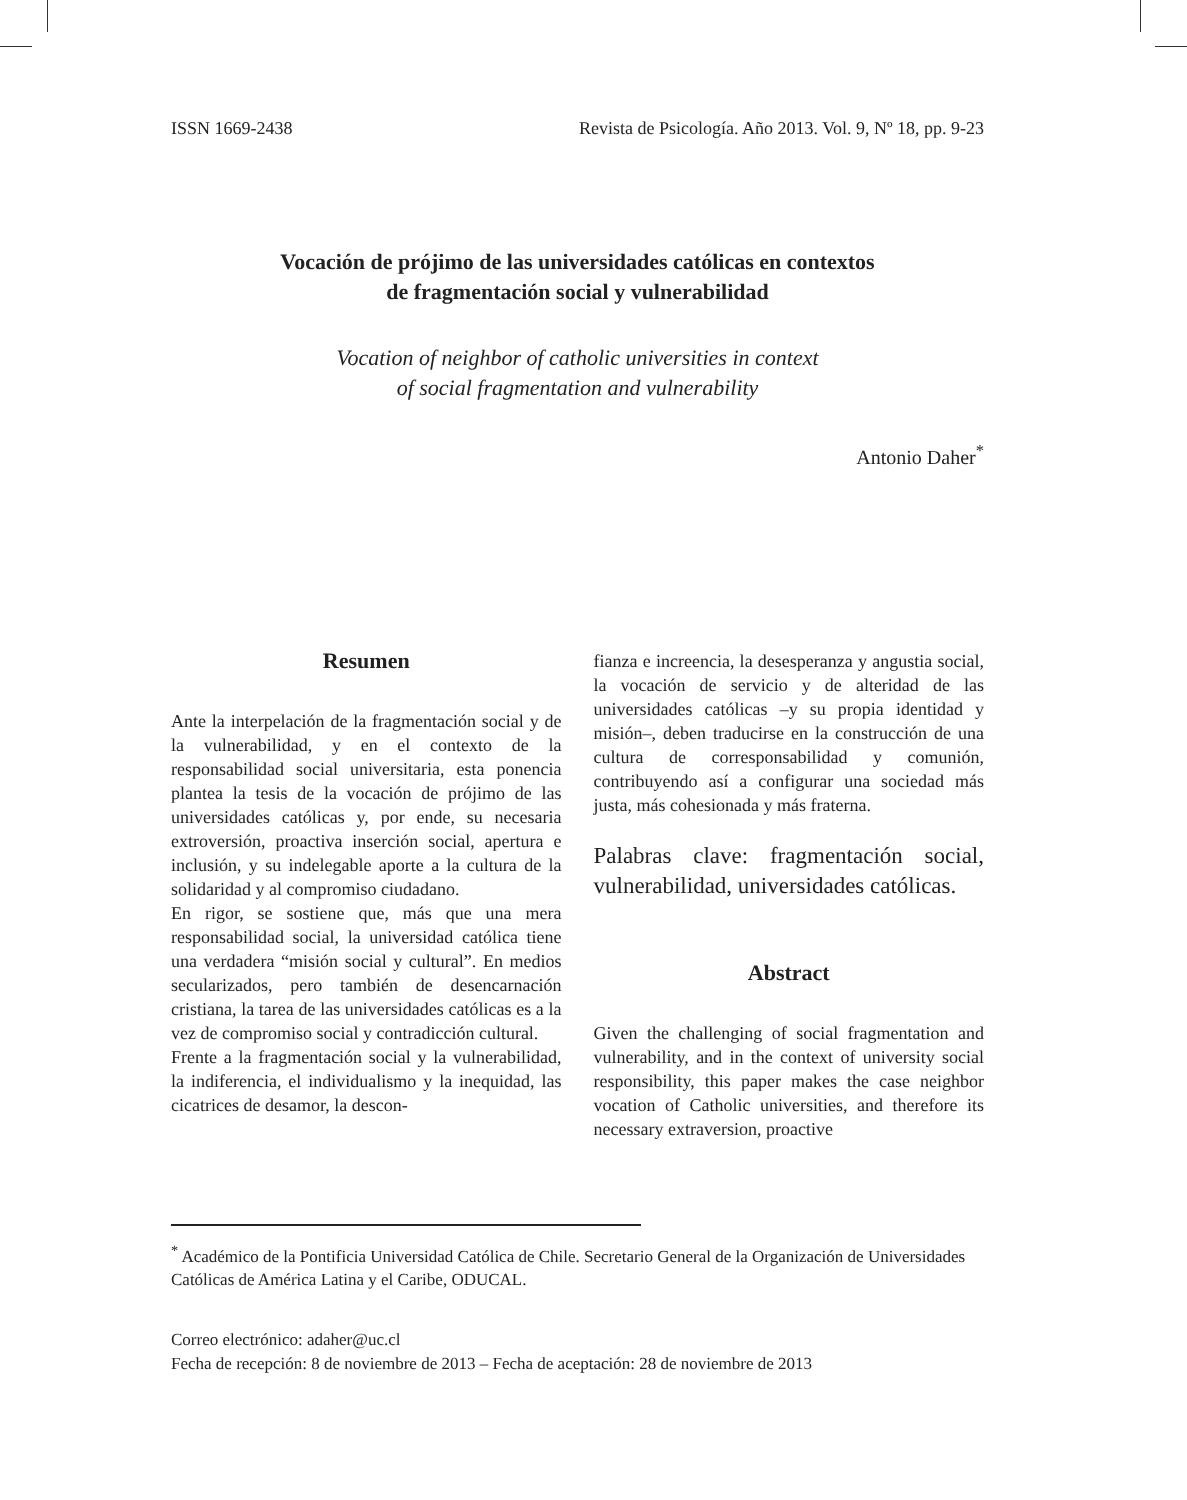ISSN 1669-2438 Revista de Psicología. Año 2013. Vol. 9, Nº 18, pp. 9-23
Vocación de prójimo de las universidades católicas en contextos
de fragmentación social y vulnerabilidad
Vocation of neighbor of catholic universities in context
of social fragmentation and vulnerability
Antonio Daher<sup>*</sup>
Resumen
Ante la interpelación de la fragmentación social y de la vulnerabilidad, y en el contexto de la responsabilidad social universitaria, esta ponencia plantea la tesis de la vocación de prójimo de las universidades católicas y, por ende, su necesaria extroversión, proactiva inserción social, apertura e inclusión, y su indelegable aporte a la cultura de la solidaridad y al compromiso ciudadano.
En rigor, se sostiene que, más que una mera responsabilidad social, la universidad católica tiene una verdadera “misión social y cultural”. En medios secularizados, pero también de desencarnación cristiana, la tarea de las universidades católicas es a la vez de compromiso social y contradicción cultural.
Frente a la fragmentación social y la vulnerabilidad, la indiferencia, el individualismo y la inequidad, las cicatrices de desamor, la descon-
fianza e increencia, la desesperanza y angustia social, la vocación de servicio y de alteridad de las universidades católicas –y su propia identidad y misión–, deben traducirse en la construcción de una cultura de corresponsabilidad y comunión, contribuyendo así a configurar una sociedad más justa, más cohesionada y más fraterna.
Palabras clave: fragmentación social, vulnerabilidad, universidades católicas.
Abstract
Given the challenging of social fragmentation and vulnerability, and in the context of university social responsibility, this paper makes the case neighbor vocation of Catholic universities, and therefore its necessary extraversion, proactive
<sup>*</sup> Académico de la Pontificia Universidad Católica de Chile. Secretario General de la Organización de Universidades Católicas de América Latina y el Caribe, ODUCAL.
Correo electrónico: adaher@uc.cl
Fecha de recepción: 8 de noviembre de 2013 – Fecha de aceptación: 28 de noviembre de 2013